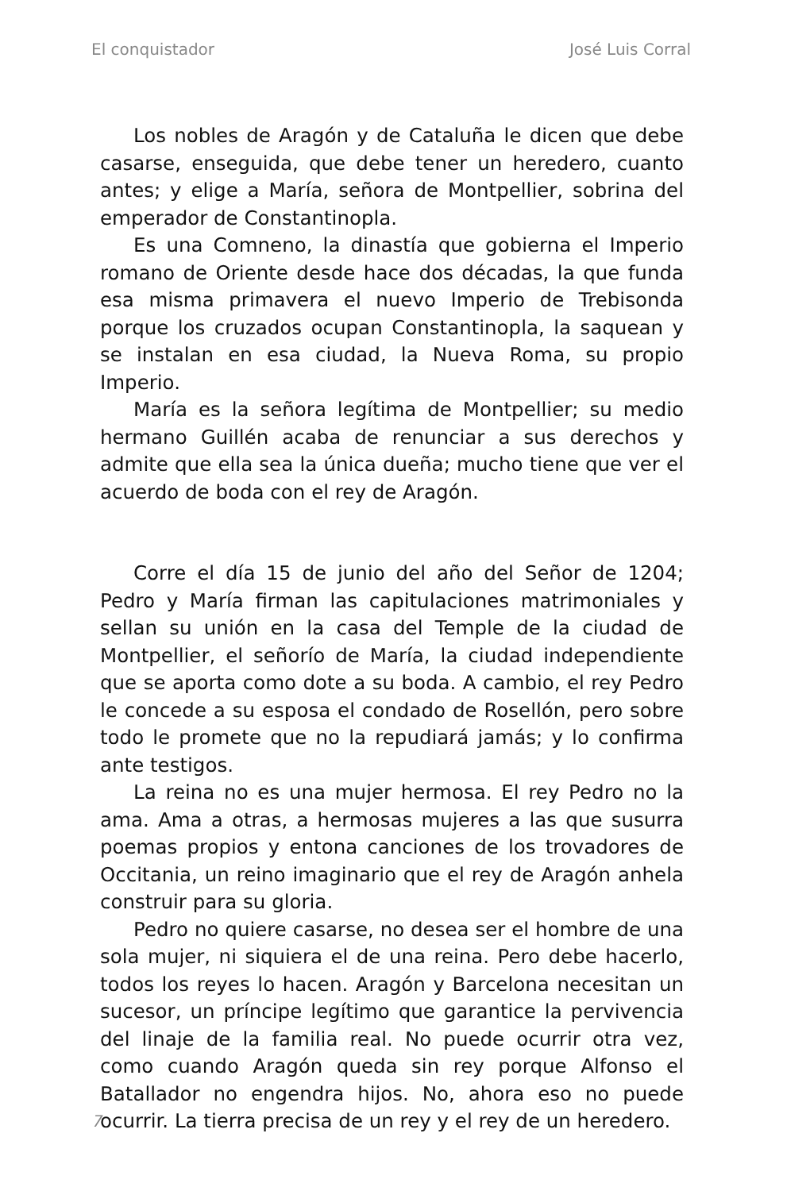El conquistador José Luis Corral
Los nobles de Aragón y de Cataluña le dicen que debe casarse, enseguida, que debe tener un heredero, cuanto antes; y elige a María, señora de Montpellier, sobrina del emperador de Constantinopla.
Es una Comneno, la dinastía que gobierna el Imperio romano de Oriente desde hace dos décadas, la que funda esa misma primavera el nuevo Imperio de Trebisonda porque los cruzados ocupan Constantinopla, la saquean y se instalan en esa ciudad, la Nueva Roma, su propio Imperio.
María es la señora legítima de Montpellier; su medio hermano Guillén acaba de renunciar a sus derechos y admite que ella sea la única dueña; mucho tiene que ver el acuerdo de boda con el rey de Aragón.
Corre el día 15 de junio del año del Señor de 1204; Pedro y María firman las capitulaciones matrimoniales y sellan su unión en la casa del Temple de la ciudad de Montpellier, el señorío de María, la ciudad independiente que se aporta como dote a su boda. A cambio, el rey Pedro le concede a su esposa el condado de Rosellón, pero sobre todo le promete que no la repudiará jamás; y lo confirma ante testigos.
La reina no es una mujer hermosa. El rey Pedro no la ama. Ama a otras, a hermosas mujeres a las que susurra poemas propios y entona canciones de los trovadores de Occitania, un reino imaginario que el rey de Aragón anhela construir para su gloria.
Pedro no quiere casarse, no desea ser el hombre de una sola mujer, ni siquiera el de una reina. Pero debe hacerlo, todos los reyes lo hacen. Aragón y Barcelona necesitan un sucesor, un príncipe legítimo que garantice la pervivencia del linaje de la familia real. No puede ocurrir otra vez, como cuando Aragón queda sin rey porque Alfonso el Batallador no engendra hijos. No, ahora eso no puede ocurrir. La tierra precisa de un rey y el rey de un heredero.
7